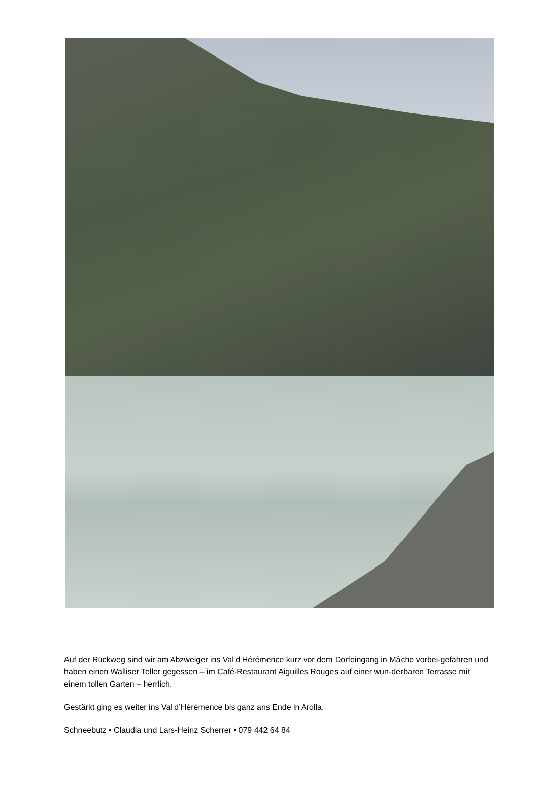Auf der Rückweg sind wir am Abzweiger ins Val d‘Hérémence kurz vor dem Dorfeingang in Mâche vorbei-gefahren und haben einen Walliser Teller gegessen – im Café-Restaurant Aiguilles Rouges auf einer wun-derbaren Terrasse mit einem tollen Garten – herrlich.
Gestärkt ging es weiter ins Val d’Hérémence bis ganz ans Ende in Arolla.
Schneebutz • Claudia und Lars-Heinz Scherrer • 079 442 64 84